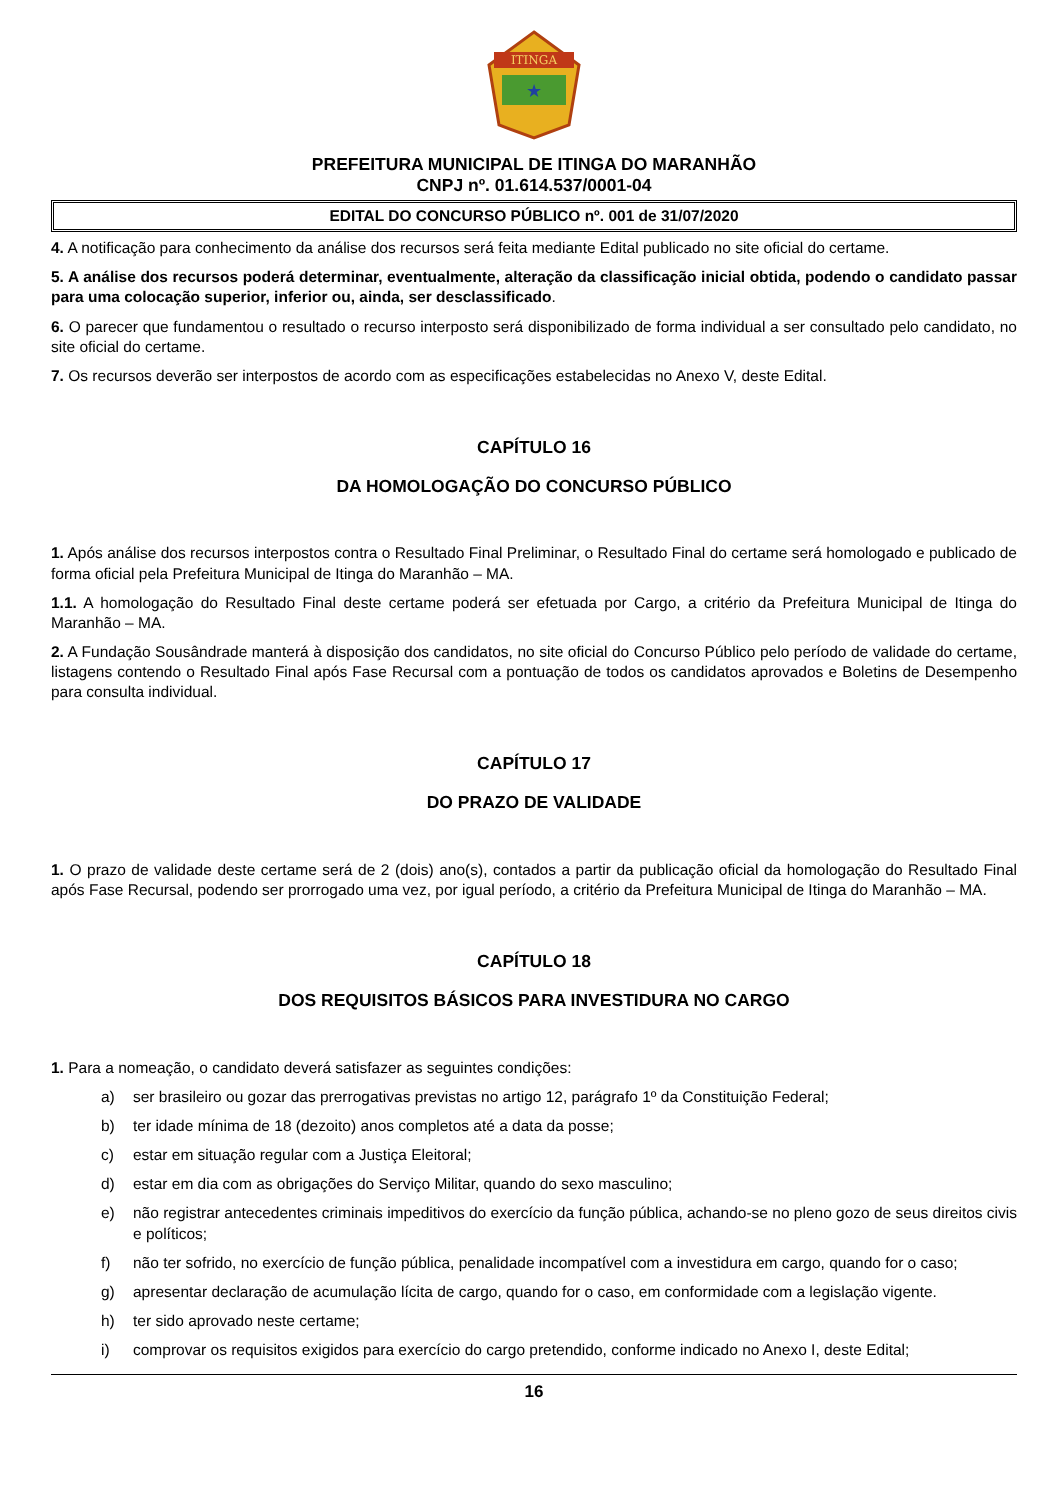ITINGA
★
PREFEITURA MUNICIPAL DE ITINGA DO MARANHÃO
CNPJ nº. 01.614.537/0001-04
EDITAL DO CONCURSO PÚBLICO nº. 001 de 31/07/2020
4. A notificação para conhecimento da análise dos recursos será feita mediante Edital publicado no site oficial do certame.
5. A análise dos recursos poderá determinar, eventualmente, alteração da classificação inicial obtida, podendo o candidato passar para uma colocação superior, inferior ou, ainda, ser desclassificado.
6. O parecer que fundamentou o resultado o recurso interposto será disponibilizado de forma individual a ser consultado pelo candidato, no site oficial do certame.
7. Os recursos deverão ser interpostos de acordo com as especificações estabelecidas no Anexo V, deste Edital.
CAPÍTULO 16
DA HOMOLOGAÇÃO DO CONCURSO PÚBLICO
1. Após análise dos recursos interpostos contra o Resultado Final Preliminar, o Resultado Final do certame será homologado e publicado de forma oficial pela Prefeitura Municipal de Itinga do Maranhão – MA.
1.1. A homologação do Resultado Final deste certame poderá ser efetuada por Cargo, a critério da Prefeitura Municipal de Itinga do Maranhão – MA.
2. A Fundação Sousândrade manterá à disposição dos candidatos, no site oficial do Concurso Público pelo período de validade do certame, listagens contendo o Resultado Final após Fase Recursal com a pontuação de todos os candidatos aprovados e Boletins de Desempenho para consulta individual.
CAPÍTULO 17
DO PRAZO DE VALIDADE
1. O prazo de validade deste certame será de 2 (dois) ano(s), contados a partir da publicação oficial da homologação do Resultado Final após Fase Recursal, podendo ser prorrogado uma vez, por igual período, a critério da Prefeitura Municipal de Itinga do Maranhão – MA.
CAPÍTULO 18
DOS REQUISITOS BÁSICOS PARA INVESTIDURA NO CARGO
1. Para a nomeação, o candidato deverá satisfazer as seguintes condições:
a) ser brasileiro ou gozar das prerrogativas previstas no artigo 12, parágrafo 1º da Constituição Federal;
b) ter idade mínima de 18 (dezoito) anos completos até a data da posse;
c) estar em situação regular com a Justiça Eleitoral;
d) estar em dia com as obrigações do Serviço Militar, quando do sexo masculino;
e) não registrar antecedentes criminais impeditivos do exercício da função pública, achando-se no pleno gozo de seus direitos civis e políticos;
f) não ter sofrido, no exercício de função pública, penalidade incompatível com a investidura em cargo, quando for o caso;
g) apresentar declaração de acumulação lícita de cargo, quando for o caso, em conformidade com a legislação vigente.
h) ter sido aprovado neste certame;
i) comprovar os requisitos exigidos para exercício do cargo pretendido, conforme indicado no Anexo I, deste Edital;
16